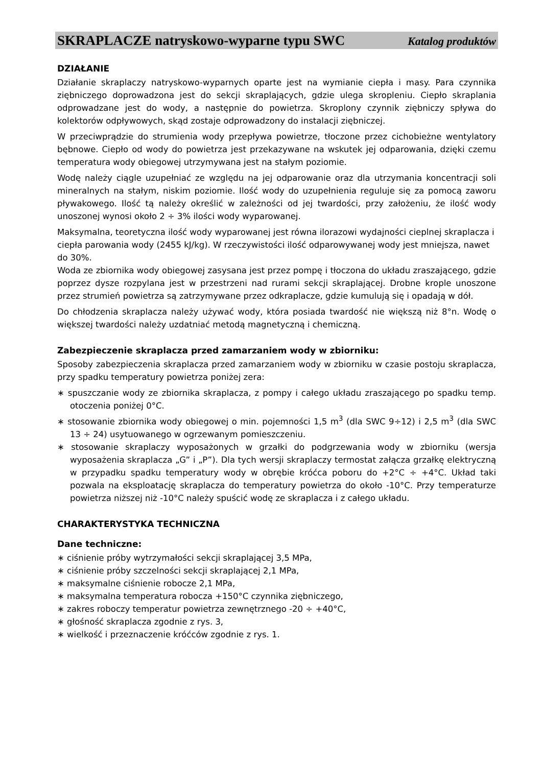SKRAPLACZE natryskowo-wyparne typu SWC Katalog produktów
DZIAŁANIE
Działanie skraplaczy natryskowo-wyparnych oparte jest na wymianie ciepła i masy. Para czynnika ziębniczego doprowadzona jest do sekcji skraplających, gdzie ulega skropleniu. Ciepło skraplania odprowadzane jest do wody, a następnie do powietrza. Skroplony czynnik ziębniczy spływa do kolektorów odpływowych, skąd zostaje odprowadzony do instalacji ziębniczej.
W przeciwprądzie do strumienia wody przepływa powietrze, tłoczone przez cichobieżne wentylatory bębnowe. Ciepło od wody do powietrza jest przekazywane na wskutek jej odparowania, dzięki czemu temperatura wody obiegowej utrzymywana jest na stałym poziomie.
Wodę należy ciągle uzupełniać ze względu na jej odparowanie oraz dla utrzymania koncentracji soli mineralnych na stałym, niskim poziomie. Ilość wody do uzupełnienia reguluje się za pomocą zaworu pływakowego. Ilość tą należy określić w zależności od jej twardości, przy założeniu, że ilość wody unoszonej wynosi około 2 ÷ 3% ilości wody wyparowanej.
Maksymalna, teoretyczna ilość wody wyparowanej jest równa ilorazowi wydajności cieplnej skraplacza i ciepła parowania wody (2455 kJ/kg). W rzeczywistości ilość odparowywanej wody jest mniejsza, nawet do 30%.
Woda ze zbiornika wody obiegowej zasysana jest przez pompę i tłoczona do układu zraszającego, gdzie poprzez dysze rozpylana jest w przestrzeni nad rurami sekcji skraplającej. Drobne krople unoszone przez strumień powietrza są zatrzymywane przez odkraplacze, gdzie kumulują się i opadają w dół.
Do chłodzenia skraplacza należy używać wody, która posiada twardość nie większą niż 8°n. Wodę o większej twardości należy uzdatniać metodą magnetyczną i chemiczną.
Zabezpieczenie skraplacza przed zamarzaniem wody w zbiorniku:
Sposoby zabezpieczenia skraplacza przed zamarzaniem wody w zbiorniku w czasie postoju skraplacza, przy spadku temperatury powietrza poniżej zera:
∗ spuszczanie wody ze zbiornika skraplacza, z pompy i całego układu zraszającego po spadku temp. otoczenia poniżej 0°C.
∗ stosowanie zbiornika wody obiegowej o min. pojemności 1,5 m<sup>3</sup> (dla SWC 9÷12) i 2,5 m<sup>3</sup> (dla SWC 13 ÷ 24) usytuowanego w ogrzewanym pomieszczeniu.
∗ stosowanie skraplaczy wyposażonych w grzałki do podgrzewania wody w zbiorniku (wersja wyposażenia skraplacza „G” i „P”). Dla tych wersji skraplaczy termostat załącza grzałkę elektryczną w przypadku spadku temperatury wody w obrębie króćca poboru do +2°C ÷ +4°C. Układ taki pozwala na eksploatację skraplacza do temperatury powietrza do około -10°C. Przy temperaturze powietrza niższej niż -10°C należy spuścić wodę ze skraplacza i z całego układu.
CHARAKTERYSTYKA TECHNICZNA
Dane techniczne:
∗ ciśnienie próby wytrzymałości sekcji skraplającej 3,5 MPa,
∗ ciśnienie próby szczelności sekcji skraplającej 2,1 MPa,
∗ maksymalne ciśnienie robocze 2,1 MPa,
∗ maksymalna temperatura robocza +150°C czynnika ziębniczego,
∗ zakres roboczy temperatur powietrza zewnętrznego -20 ÷ +40°C,
∗ głośność skraplacza zgodnie z rys. 3,
∗ wielkość i przeznaczenie króćców zgodnie z rys. 1.